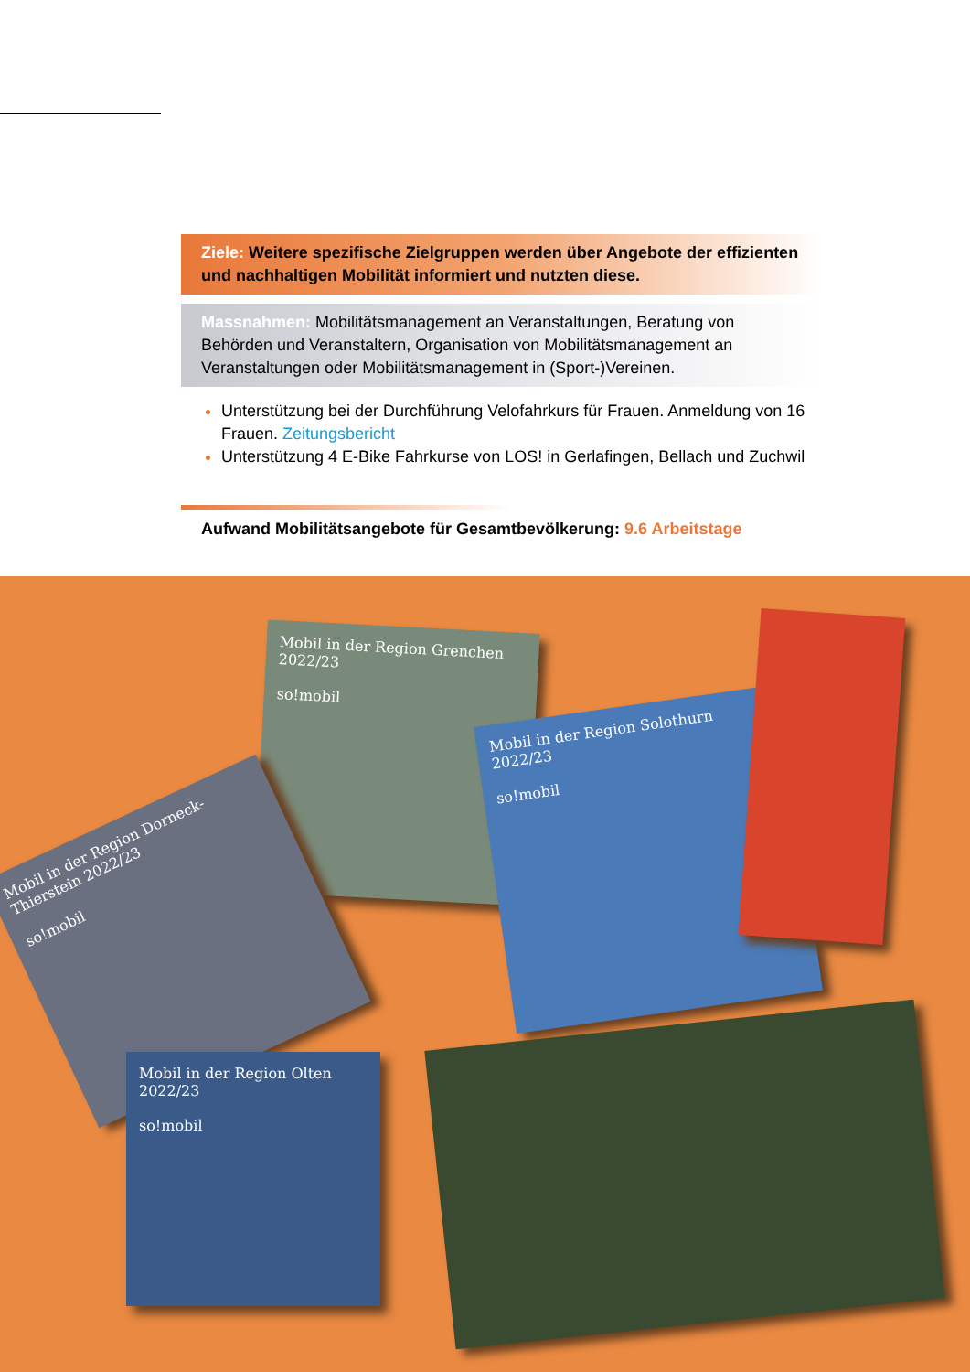Ziele: Weitere spezifische Zielgruppen werden über Angebote der effizienten und nachhaltigen Mobilität informiert und nutzten diese.
Massnahmen: Mobilitätsmanagement an Veranstaltungen, Beratung von Behörden und Veranstaltern, Organisation von Mobilitätsmanagement an Veranstaltungen oder Mobilitätsmanagement in (Sport-)Vereinen.
Unterstützung bei der Durchführung Velofahrkurs für Frauen. Anmeldung von 16 Frauen. Zeitungsbericht
Unterstützung 4 E-Bike Fahrkurse von LOS! in Gerlafingen, Bellach und Zuchwil
Aufwand Mobilitätsangebote für Gesamtbevölkerung: 9.6 Arbeitstage
Mobil in der Region Grenchen 2022/23
so!mobil
Mobil in der Region Dorneck-Thierstein 2022/23
so!mobil
Mobil in der Region Solothurn 2022/23
so!mobil
Mobil in der Region Olten 2022/23
so!mobil